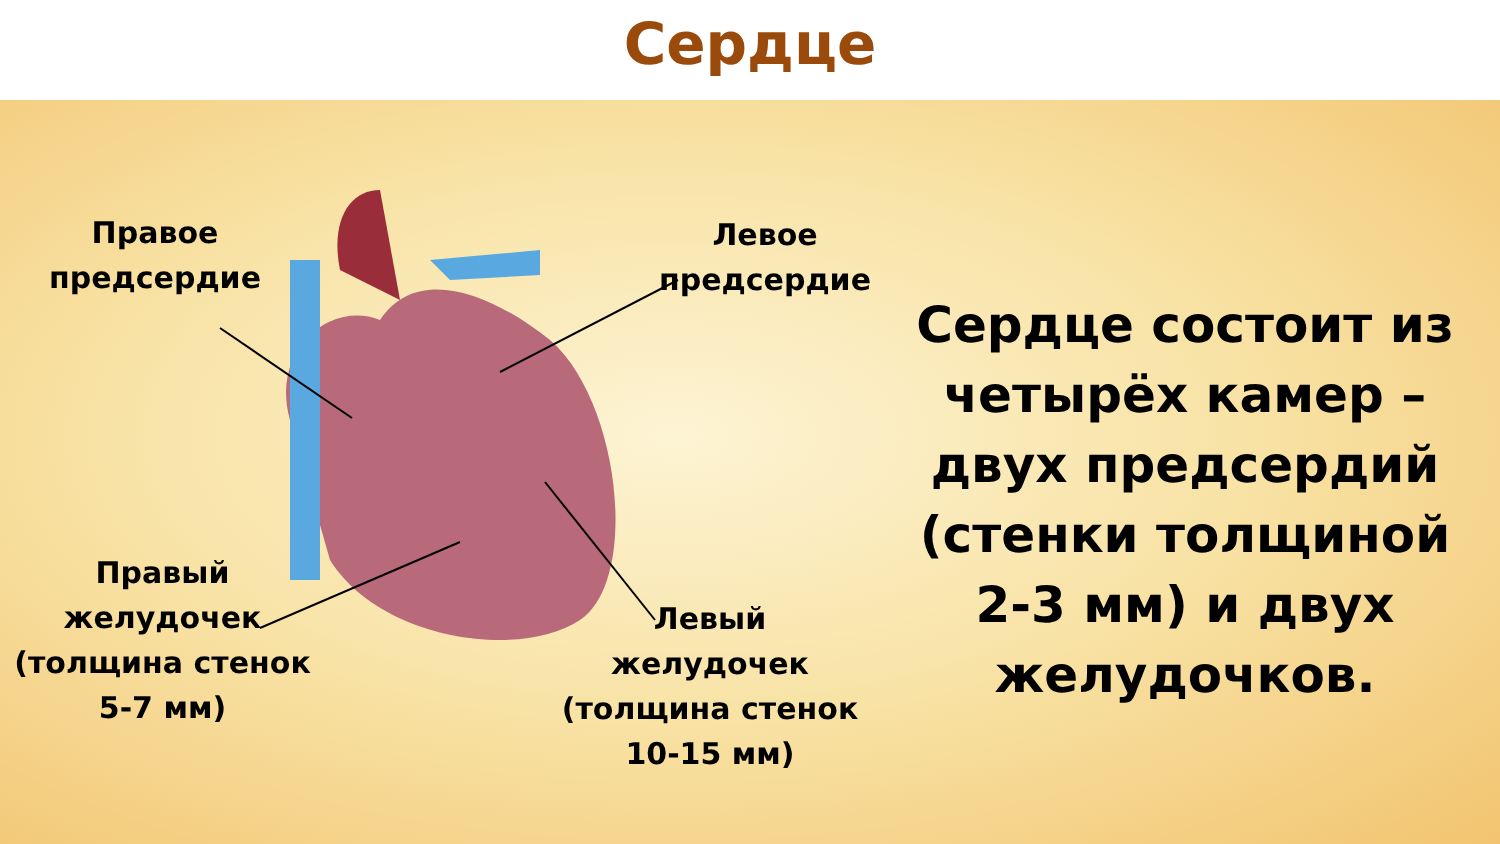Сердце
Правое
предсердие
Левое
предсердие
Правый
желудочек
(толщина стенок
5-7 мм)
Левый
желудочек
(толщина стенок
10-15 мм)
Сердце состоит из четырёх камер – двух предсердий (стенки толщиной 2-3 мм) и двух желудочков.